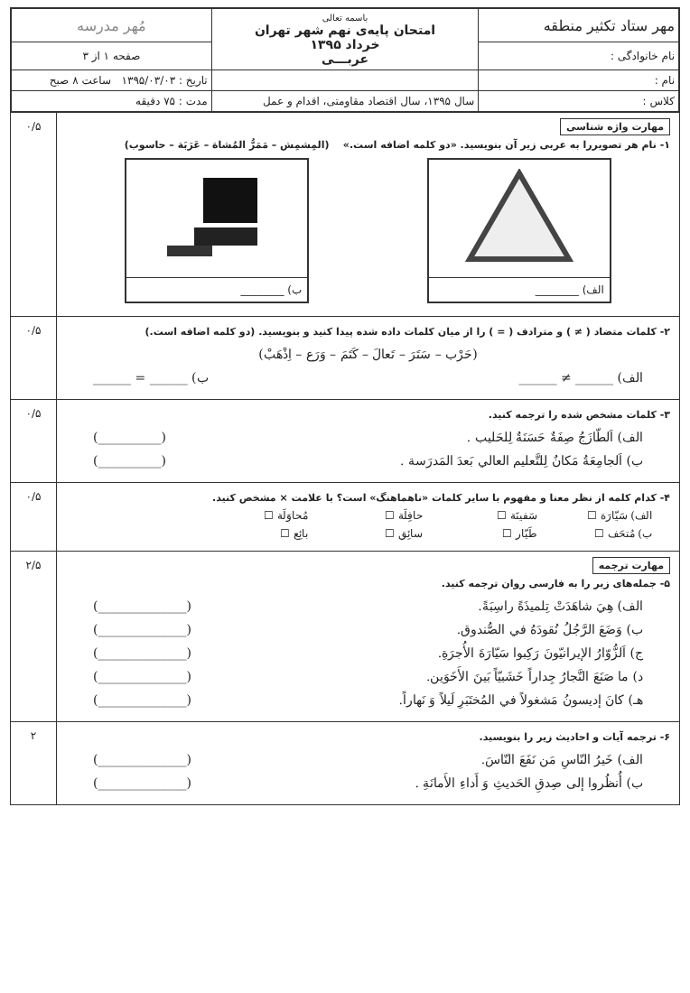| مهر ستاد تکثیر منطقه | باسمه تعالی امتحان پایه‌ی نهم شهر تهران خرداد ۱۳۹۵ عربـــی | مُهر مدرسه |
| نام خانوادگی : | | صفحه ۱ از ۳ |
| نام : | | تاریخ : ۱۳۹۵/۰۳/۰۳ ساعت ۸ صبح |
| کلاس : | سال ۱۳۹۵، سال اقتصاد مقاومتی، اقدام و عمل | مدت : ۷۵ دقیقه |
مهارت واژه شناسی
۱- نام هر تصویررا به عربی زیر آن بنویسید. «دو کلمه اضافه است.» (المِشمِش – مَمَرُّ المُشاة – عَرَبَة – حاسوب)
الف) ________ ب) ________
۰/۵
۲- کلمات متضاد ( ≠ ) و مترادف ( = ) را از میان کلمات داده شده پیدا کنید و بنویسید. (دو کلمه اضافه است.)
(حَرْب – سَتَرَ – تَعالَ – كَتَمَ – وَرَع – اِذْهَبْ)
الف) ______ ≠ ______ ب) ______ = ______
۰/۵
۳- کلمات مشخص شده را ترجمه کنید.
الف) اَلطّازَجُ صِفَةٌ حَسَنَةٌ لِلحَليب . (__________)
ب) اَلجامِعَةُ مَكانٌ لِلتَّعليم العالي بَعدَ المَدرَسة . (__________)
۰/۵
۴- کدام کلمه از نظر معنا و مفهوم با سایر کلمات «ناهماهنگ» است؟ با علامت × مشخص کنید.
الف) سَيّارَة ☐ سَفينَة ☐ حافِلَة ☐ مُحاوَلَة ☐ ب) مُتحَف ☐ طَيّار ☐ سائِق ☐ بائِع ☐
۰/۵
مهارت ترجمه
۵- جمله‌های زیر را به فارسی روان ترجمه کنید.
الف) هِيَ شاهَدَتْ تِلميذَةً راسِبَةً. (______________)
ب) وَضَعَ الرَّجُلُ نُقودَهُ في الصُّندوق. (______________)
ج) اَلزُّوّارُ الإيرانيّونَ رَكِبوا سَيّارَةَ الأُجرَةِ. (______________)
د) ما صَنَعَ النَّجارُ جِداراً خَشَبيّاً بَينَ الأَخَوَين. (______________)
هـ) كانَ إديسونُ مَشغولاً في المُختَبَرِ لَيلاً وَ نَهاراً. (______________)
۲/۵
۶- ترجمه آیات و احادیث زیر را بنویسید.
الف) خَيرُ النّاسِ مَن نَفَعَ النّاسَ. (______________)
ب) أُنظُروا إلى صِدقِ الحَديثِ وَ أَداءِ الأَمانَةِ . (______________)
۲